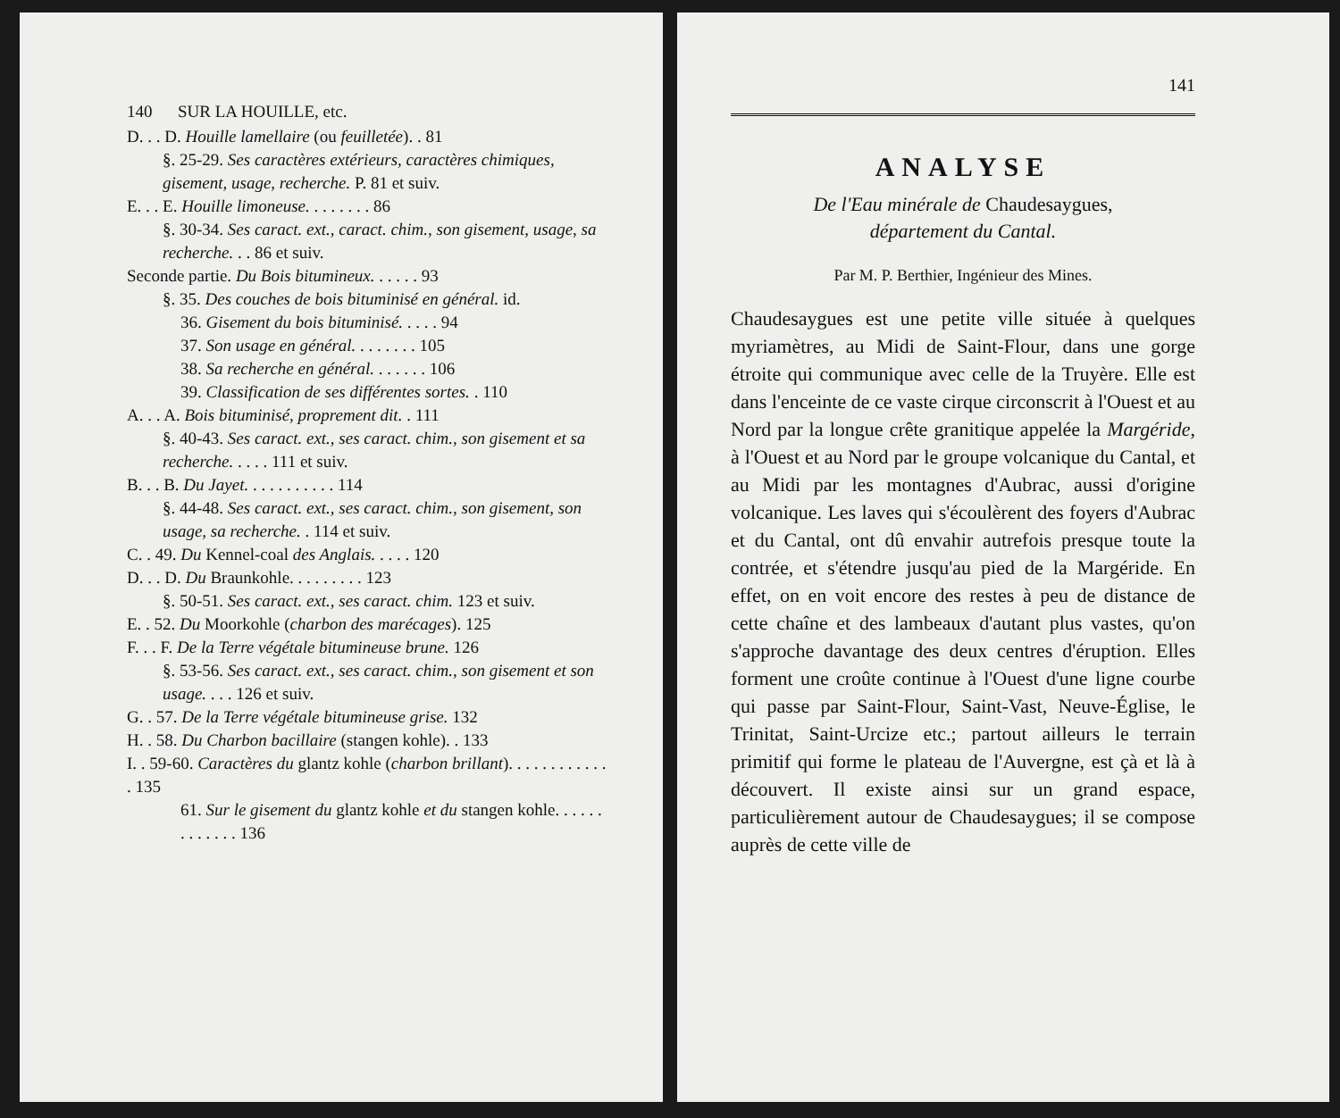140 SUR LA HOUILLE, etc.
D. . . D. Houille lamellaire (ou feuilletée). . 81
§. 25-29. Ses caractères extérieurs, caractères chimiques, gisement, usage, recherche. P. 81 et suiv.
E. . . E. Houille limoneuse. . . . . . . . 86
§. 30-34. Ses caract. ext., caract. chim., son gisement, usage, sa recherche. . . 86 et suiv.
Seconde partie. Du Bois bitumineux. . . . . . 93
§. 35. Des couches de bois bituminisé en général. id.
36. Gisement du bois bituminisé. . . . . 94
37. Son usage en général. . . . . . . . 105
38. Sa recherche en général. . . . . . . 106
39. Classification de ses différentes sortes. . 110
A. . . A. Bois bituminisé, proprement dit. . 111
§. 40-43. Ses caract. ext., ses caract. chim., son gisement et sa recherche. . . . . 111 et suiv.
B. . . B. Du Jayet. . . . . . . . . . . 114
§. 44-48. Ses caract. ext., ses caract. chim., son gisement, son usage, sa recherche. . 114 et suiv.
C. . 49. Du Kennel-coal des Anglais. . . . . 120
D. . . D. Du Braunkohle. . . . . . . . . 123
§. 50-51. Ses caract. ext., ses caract. chim. 123 et suiv.
E. . 52. Du Moorkohle (charbon des marécages). 125
F. . . F. De la Terre végétale bitumineuse brune. 126
§. 53-56. Ses caract. ext., ses caract. chim., son gisement et son usage. . . . 126 et suiv.
G. . 57. De la Terre végétale bitumineuse grise. 132
H. . 58. Du Charbon bacillaire (stangen kohle). . 133
I. . 59-60. Caractères du glantz kohle (charbon brillant). . . . . . . . . . . . . 135
61. Sur le gisement du glantz kohle et du stangen kohle. . . . . . . . . . . . . 136
141
ANALYSE
De l'Eau minérale de Chaudesaygues,
département du Cantal.
Par M. P. Berthier, Ingénieur des Mines.
Chaudesaygues est une petite ville située à quelques myriamètres, au Midi de Saint-Flour, dans une gorge étroite qui communique avec celle de la Truyère. Elle est dans l'enceinte de ce vaste cirque circonscrit à l'Ouest et au Nord par la longue crête granitique appelée la Margéride, à l'Ouest et au Nord par le groupe volcanique du Cantal, et au Midi par les montagnes d'Aubrac, aussi d'origine volcanique. Les laves qui s'écoulèrent des foyers d'Aubrac et du Cantal, ont dû envahir autrefois presque toute la contrée, et s'étendre jusqu'au pied de la Margéride. En effet, on en voit encore des restes à peu de distance de cette chaîne et des lambeaux d'autant plus vastes, qu'on s'approche davantage des deux centres d'éruption. Elles forment une croûte continue à l'Ouest d'une ligne courbe qui passe par Saint-Flour, Saint-Vast, Neuve-Église, le Trinitat, Saint-Urcize etc.; partout ailleurs le terrain primitif qui forme le plateau de l'Auvergne, est çà et là à découvert. Il existe ainsi sur un grand espace, particulièrement autour de Chaudesaygues; il se compose auprès de cette ville de